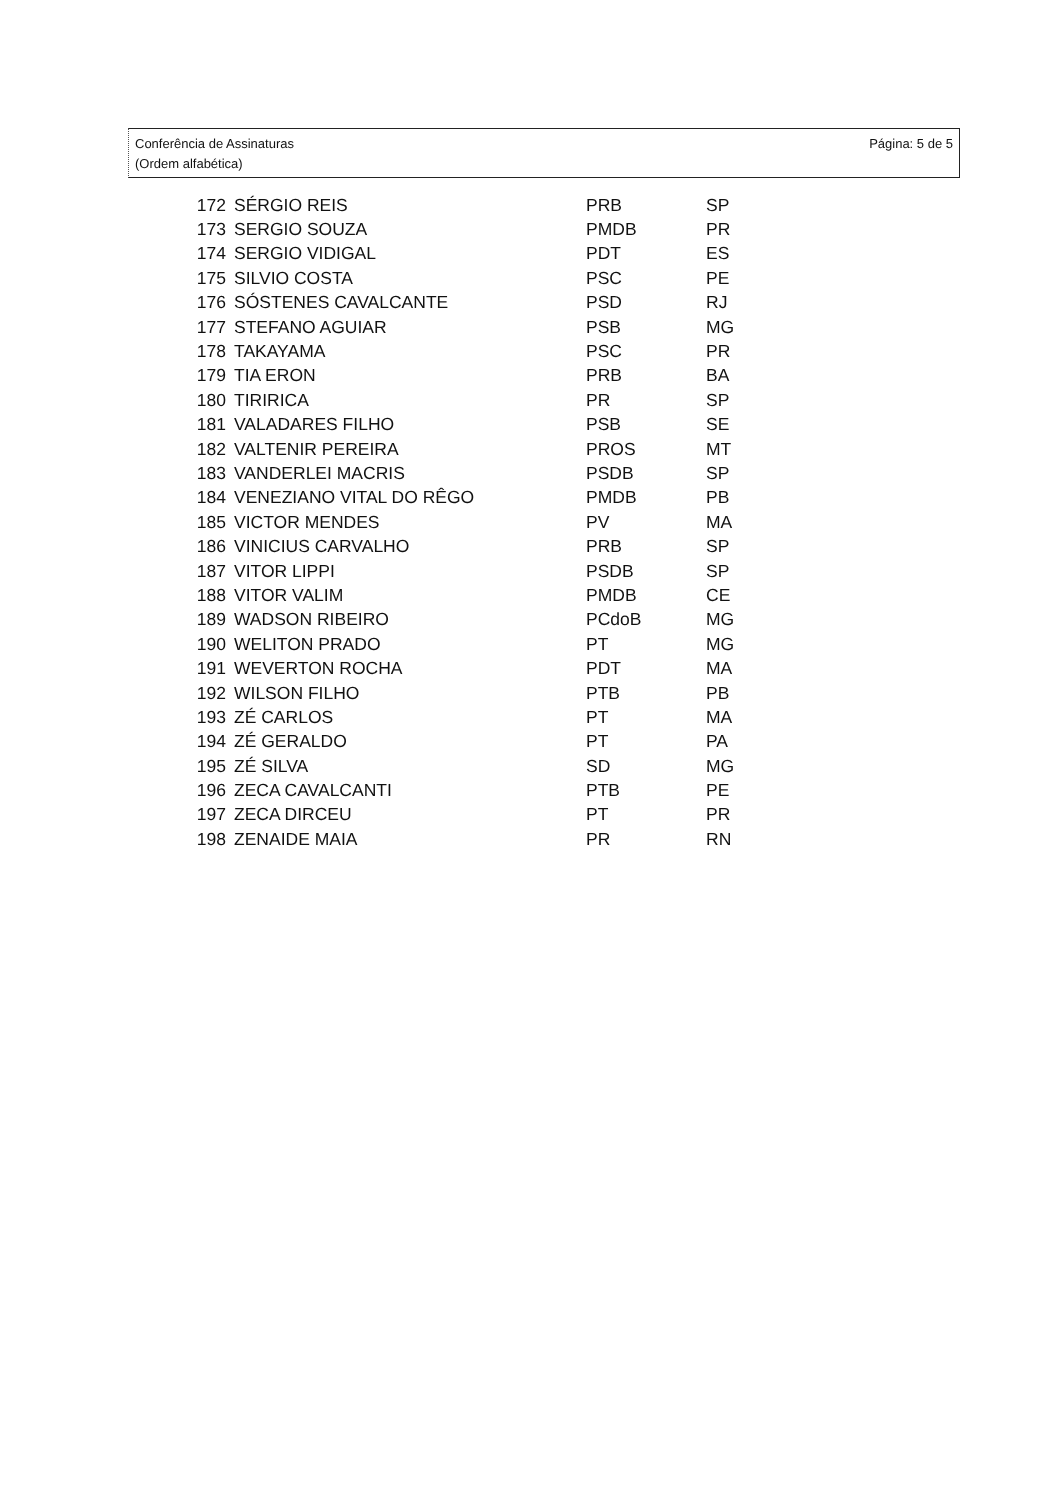Conferência de Assinaturas
(Ordem alfabética)
Página: 5 de 5
| 172 | SÉRGIO REIS | PRB | SP |
| 173 | SERGIO SOUZA | PMDB | PR |
| 174 | SERGIO VIDIGAL | PDT | ES |
| 175 | SILVIO COSTA | PSC | PE |
| 176 | SÓSTENES CAVALCANTE | PSD | RJ |
| 177 | STEFANO AGUIAR | PSB | MG |
| 178 | TAKAYAMA | PSC | PR |
| 179 | TIA ERON | PRB | BA |
| 180 | TIRIRICA | PR | SP |
| 181 | VALADARES FILHO | PSB | SE |
| 182 | VALTENIR PEREIRA | PROS | MT |
| 183 | VANDERLEI MACRIS | PSDB | SP |
| 184 | VENEZIANO VITAL DO RÊGO | PMDB | PB |
| 185 | VICTOR MENDES | PV | MA |
| 186 | VINICIUS CARVALHO | PRB | SP |
| 187 | VITOR LIPPI | PSDB | SP |
| 188 | VITOR VALIM | PMDB | CE |
| 189 | WADSON RIBEIRO | PCdoB | MG |
| 190 | WELITON PRADO | PT | MG |
| 191 | WEVERTON ROCHA | PDT | MA |
| 192 | WILSON FILHO | PTB | PB |
| 193 | ZÉ CARLOS | PT | MA |
| 194 | ZÉ GERALDO | PT | PA |
| 195 | ZÉ SILVA | SD | MG |
| 196 | ZECA CAVALCANTI | PTB | PE |
| 197 | ZECA DIRCEU | PT | PR |
| 198 | ZENAIDE MAIA | PR | RN |